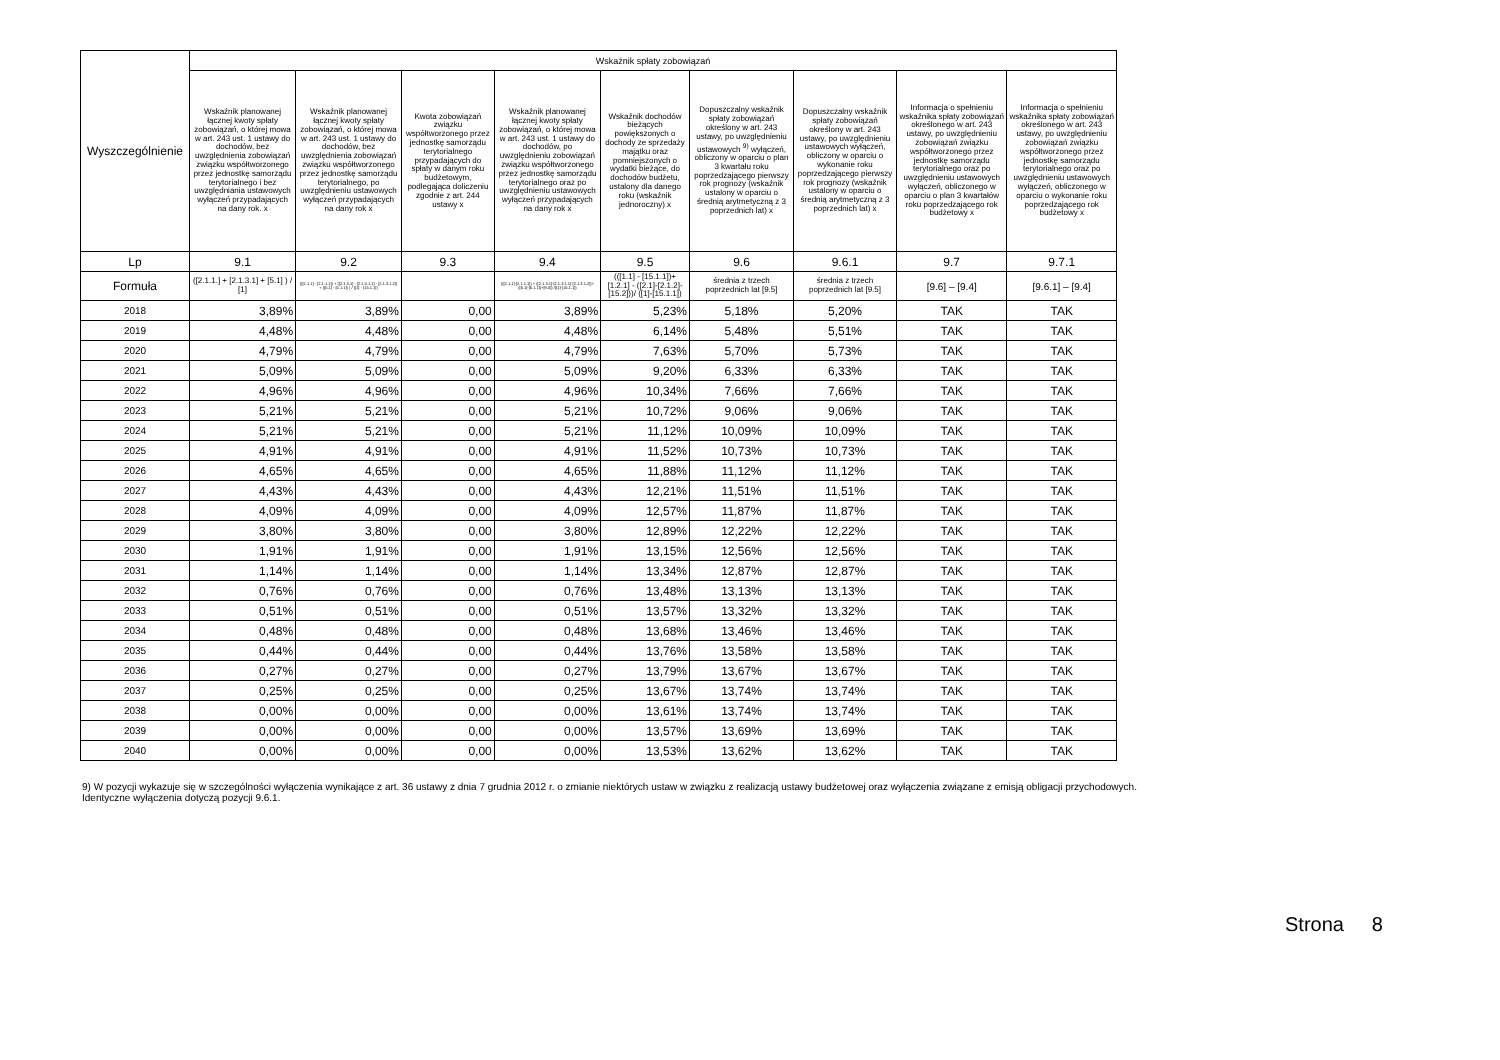| Wyszczególnienie | Wskaźnik spłaty zobowiązań | | | | | | | | |
| --- | --- | --- | --- | --- | --- | --- | --- | --- | --- |
| | Wskaźnik planowanej łącznej kwoty spłaty zobowiązań, o której mowa w art. 243 ust. 1 ustawy do dochodów, bez uwzględnienia zobowiązań związku współtworzonego przez jednostkę samorządu terytorialnego i bez uwzględniania ustawowych wyłączeń przypadających na dany rok. x | Wskaźnik planowanej łącznej kwoty spłaty zobowiązań, o której mowa w art. 243 ust. 1 ustawy do dochodów, bez uwzględnienia zobowiązań związku współtworzonego przez jednostkę samorządu terytorialnego, po uwzględnieniu ustawowych wyłączeń przypadających na dany rok x | Kwota zobowiązań związku współtworzonego przez jednostkę samorządu terytorialnego przypadających do spłaty w danym roku budżetowym, podlegająca doliczeniu zgodnie z art. 244 ustawy x | Wskaźnik planowanej łącznej kwoty spłaty zobowiązań, o której mowa w art. 243 ust. 1 ustawy do dochodów, po uwzględnieniu zobowiązań związku współtworzonego przez jednostkę samorządu terytorialnego oraz po uwzględnieniu ustawowych wyłączeń przypadających na dany rok x | Wskaźnik dochodów bieżących powiększonych o dochody ze sprzedaży majątku oraz pomniejszonych o wydatki bieżące, do dochodów budżetu, ustalony dla danego roku (wskaźnik jednoroczny) x | Dopuszczalny wskaźnik spłaty zobowiązań określony w art. 243 ustawy, po uwzględnieniu ustawowych <sup>9)</sup> wyłączeń, obliczony w oparciu o plan 3 kwartału roku poprzedzającego pierwszy rok prognozy (wskaźnik ustalony w oparciu o średnią arytmetyczną z 3 poprzednich lat) x | Dopuszczalny wskaźnik spłaty zobowiązań określony w art. 243 ustawy, po uwzględnieniu ustawowych wyłączeń, obliczony w oparciu o wykonanie roku poprzedzającego pierwszy rok prognozy (wskaźnik ustalony w oparciu o średnią arytmetyczną z 3 poprzednich lat) x | Informacja o spełnieniu wskaźnika spłaty zobowiązań określonego w art. 243 ustawy, po uwzględnieniu zobowiązań związku współtworzonego przez jednostkę samorządu terytorialnego oraz po uwzględnieniu ustawowych wyłączeń, obliczonego w oparciu o plan 3 kwartałów roku poprzedzającego rok budżetowy x | Informacja o spełnieniu wskaźnika spłaty zobowiązań określonego w art. 243 ustawy, po uwzględnieniu zobowiązań związku współtworzonego przez jednostkę samorządu terytorialnego oraz po uwzględnieniu ustawowych wyłączeń, obliczonego w oparciu o wykonanie roku poprzedzającego rok budżetowy x |
| Lp | 9.1 | 9.2 | 9.3 | 9.4 | 9.5 | 9.6 | 9.6.1 | 9.7 | 9.7.1 |
| Formuła | ([2.1.1.] + [2.1.3.1] + [5.1] ) / [1] | (([2.1.1] - [2.1.1.1]) + ([2.1.3.1] - [2.1.3.1.1] - [2.1.3.1.2]) + ([5.1] - [5.1.1]) ) / ([1] - [15.1.1]) | | (([2.1.1]-[2.1.1.1]) + ([2.1.3.1]-[2.1.3.1.1]-[2.1.3.1.2])+([5.1]-[5.1.1])+[9.5]) /([1]-[15.1.1]) | (([1.1] - [15.1.1])+[1.2.1] - ([2.1]-[2.1.2]-[15.2]))/ ([1]-[15.1.1]) | średnia z trzech poprzednich lat [9.5] | średnia z trzech poprzednich lat [9.5] | [9.6] – [9.4] | [9.6.1] – [9.4] |
| 2018 | 3,89% | 3,89% | 0,00 | 3,89% | 5,23% | 5,18% | 5,20% | TAK | TAK |
| 2019 | 4,48% | 4,48% | 0,00 | 4,48% | 6,14% | 5,48% | 5,51% | TAK | TAK |
| 2020 | 4,79% | 4,79% | 0,00 | 4,79% | 7,63% | 5,70% | 5,73% | TAK | TAK |
| 2021 | 5,09% | 5,09% | 0,00 | 5,09% | 9,20% | 6,33% | 6,33% | TAK | TAK |
| 2022 | 4,96% | 4,96% | 0,00 | 4,96% | 10,34% | 7,66% | 7,66% | TAK | TAK |
| 2023 | 5,21% | 5,21% | 0,00 | 5,21% | 10,72% | 9,06% | 9,06% | TAK | TAK |
| 2024 | 5,21% | 5,21% | 0,00 | 5,21% | 11,12% | 10,09% | 10,09% | TAK | TAK |
| 2025 | 4,91% | 4,91% | 0,00 | 4,91% | 11,52% | 10,73% | 10,73% | TAK | TAK |
| 2026 | 4,65% | 4,65% | 0,00 | 4,65% | 11,88% | 11,12% | 11,12% | TAK | TAK |
| 2027 | 4,43% | 4,43% | 0,00 | 4,43% | 12,21% | 11,51% | 11,51% | TAK | TAK |
| 2028 | 4,09% | 4,09% | 0,00 | 4,09% | 12,57% | 11,87% | 11,87% | TAK | TAK |
| 2029 | 3,80% | 3,80% | 0,00 | 3,80% | 12,89% | 12,22% | 12,22% | TAK | TAK |
| 2030 | 1,91% | 1,91% | 0,00 | 1,91% | 13,15% | 12,56% | 12,56% | TAK | TAK |
| 2031 | 1,14% | 1,14% | 0,00 | 1,14% | 13,34% | 12,87% | 12,87% | TAK | TAK |
| 2032 | 0,76% | 0,76% | 0,00 | 0,76% | 13,48% | 13,13% | 13,13% | TAK | TAK |
| 2033 | 0,51% | 0,51% | 0,00 | 0,51% | 13,57% | 13,32% | 13,32% | TAK | TAK |
| 2034 | 0,48% | 0,48% | 0,00 | 0,48% | 13,68% | 13,46% | 13,46% | TAK | TAK |
| 2035 | 0,44% | 0,44% | 0,00 | 0,44% | 13,76% | 13,58% | 13,58% | TAK | TAK |
| 2036 | 0,27% | 0,27% | 0,00 | 0,27% | 13,79% | 13,67% | 13,67% | TAK | TAK |
| 2037 | 0,25% | 0,25% | 0,00 | 0,25% | 13,67% | 13,74% | 13,74% | TAK | TAK |
| 2038 | 0,00% | 0,00% | 0,00 | 0,00% | 13,61% | 13,74% | 13,74% | TAK | TAK |
| 2039 | 0,00% | 0,00% | 0,00 | 0,00% | 13,57% | 13,69% | 13,69% | TAK | TAK |
| 2040 | 0,00% | 0,00% | 0,00 | 0,00% | 13,53% | 13,62% | 13,62% | TAK | TAK |
9) W pozycji wykazuje się w szczególności wyłączenia wynikające z art. 36 ustawy z dnia 7 grudnia 2012 r. o zmianie niektórych ustaw w związku z realizacją ustawy budżetowej oraz wyłączenia związane z emisją obligacji przychodowych.
Identyczne wyłączenia dotyczą pozycji 9.6.1.
Strona 8